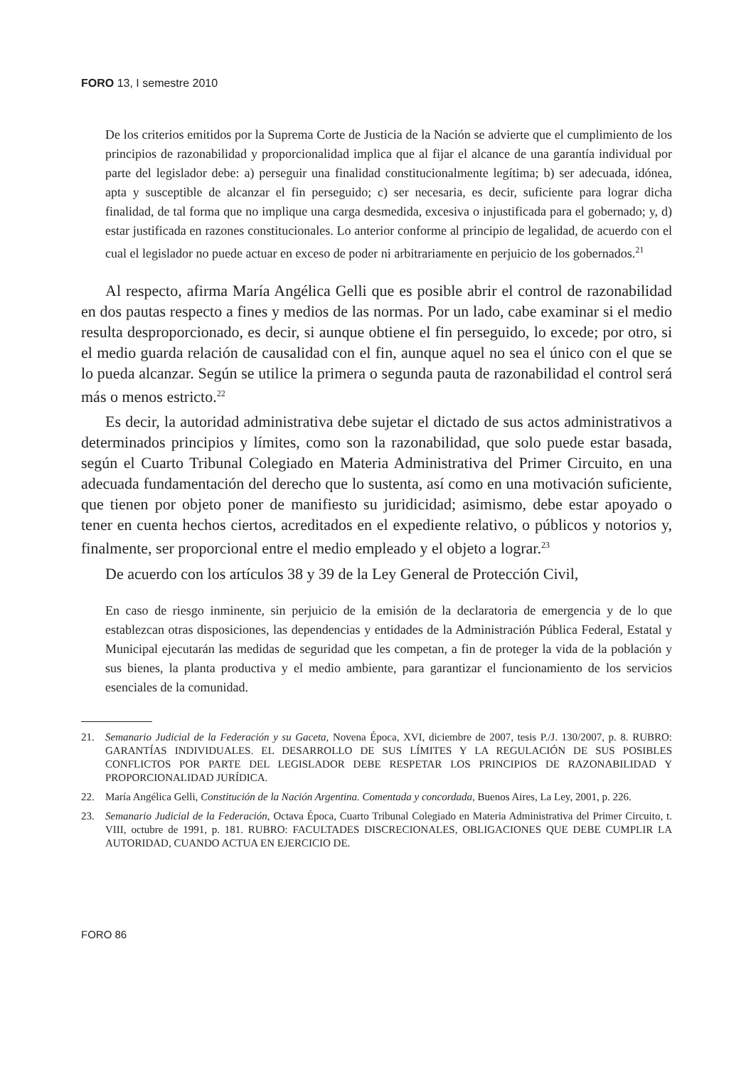FORO 13, I semestre 2010
De los criterios emitidos por la Suprema Corte de Justicia de la Nación se advierte que el cumplimiento de los principios de razonabilidad y proporcionalidad implica que al fijar el alcance de una garantía individual por parte del legislador debe: a) perseguir una finalidad constitucionalmente legítima; b) ser adecuada, idónea, apta y susceptible de alcanzar el fin perseguido; c) ser necesaria, es decir, suficiente para lograr dicha finalidad, de tal forma que no implique una carga desmedida, excesiva o injustificada para el gobernado; y, d) estar justificada en razones constitucionales. Lo anterior conforme al principio de legalidad, de acuerdo con el cual el legislador no puede actuar en exceso de poder ni arbitrariamente en perjuicio de los gobernados.<sup>21</sup>
Al respecto, afirma María Angélica Gelli que es posible abrir el control de razonabilidad en dos pautas respecto a fines y medios de las normas. Por un lado, cabe examinar si el medio resulta desproporcionado, es decir, si aunque obtiene el fin perseguido, lo excede; por otro, si el medio guarda relación de causalidad con el fin, aunque aquel no sea el único con el que se lo pueda alcanzar. Según se utilice la primera o segunda pauta de razonabilidad el control será más o menos estricto.<sup>22</sup>
Es decir, la autoridad administrativa debe sujetar el dictado de sus actos administrativos a determinados principios y límites, como son la razonabilidad, que solo puede estar basada, según el Cuarto Tribunal Colegiado en Materia Administrativa del Primer Circuito, en una adecuada fundamentación del derecho que lo sustenta, así como en una motivación suficiente, que tienen por objeto poner de manifiesto su juridicidad; asimismo, debe estar apoyado o tener en cuenta hechos ciertos, acreditados en el expediente relativo, o públicos y notorios y, finalmente, ser proporcional entre el medio empleado y el objeto a lograr.<sup>23</sup>
De acuerdo con los artículos 38 y 39 de la Ley General de Protección Civil,
En caso de riesgo inminente, sin perjuicio de la emisión de la declaratoria de emergencia y de lo que establezcan otras disposiciones, las dependencias y entidades de la Administración Pública Federal, Estatal y Municipal ejecutarán las medidas de seguridad que les competan, a fin de proteger la vida de la población y sus bienes, la planta productiva y el medio ambiente, para garantizar el funcionamiento de los servicios esenciales de la comunidad.
21. Semanario Judicial de la Federación y su Gaceta, Novena Época, XVI, diciembre de 2007, tesis P./J. 130/2007, p. 8. RUBRO: GARANTÍAS INDIVIDUALES. EL DESARROLLO DE SUS LÍMITES Y LA REGULACIÓN DE SUS POSIBLES CONFLICTOS POR PARTE DEL LEGISLADOR DEBE RESPETAR LOS PRINCIPIOS DE RAZONABILIDAD Y PROPORCIONALIDAD JURÍDICA.
22. María Angélica Gelli, Constitución de la Nación Argentina. Comentada y concordada, Buenos Aires, La Ley, 2001, p. 226.
23. Semanario Judicial de la Federación, Octava Época, Cuarto Tribunal Colegiado en Materia Administrativa del Primer Circuito, t. VIII, octubre de 1991, p. 181. RUBRO: FACULTADES DISCRECIONALES, OBLIGACIONES QUE DEBE CUMPLIR LA AUTORIDAD, CUANDO ACTUA EN EJERCICIO DE.
FORO 86